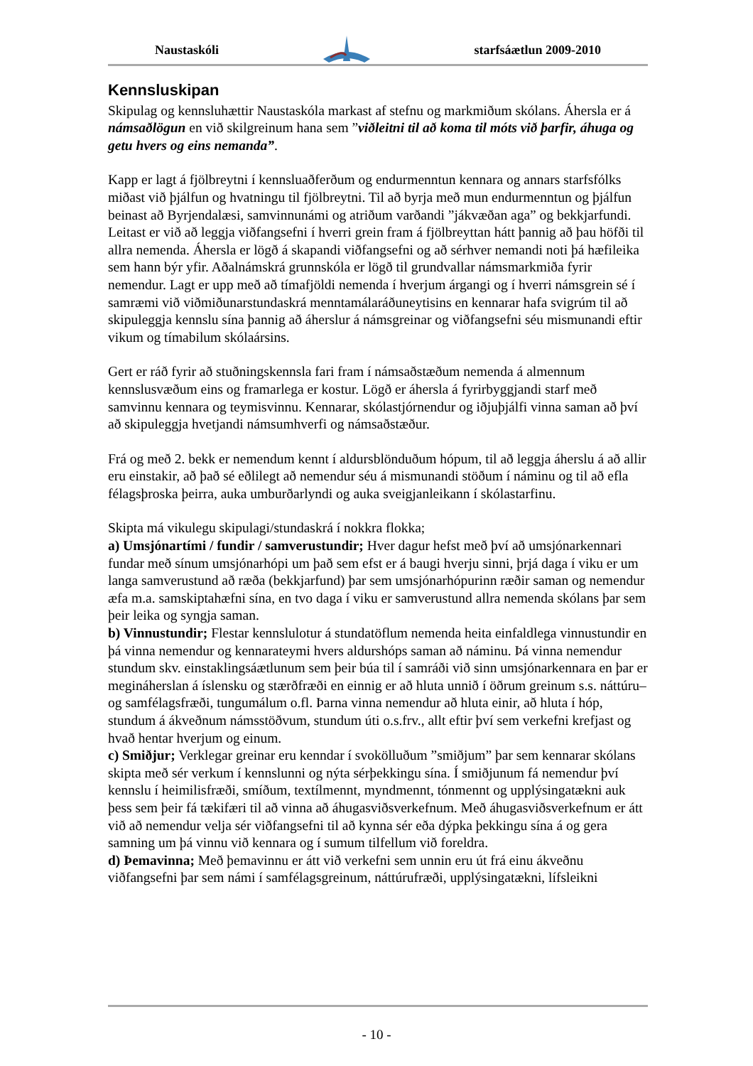Naustaskóli starfsáætlun 2009-2010
Kennsluskipan
Skipulag og kennsluhættir Naustaskóla markast af stefnu og markmiðum skólans. Áhersla er á námsaðlögun en við skilgreinum hana sem ”viðleitni til að koma til móts við þarfir, áhuga og getu hvers og eins nemanda”.
Kapp er lagt á fjölbreytni í kennsluaðferðum og endurmenntun kennara og annars starfsfólks miðast við þjálfun og hvatningu til fjölbreytni. Til að byrja með mun endurmenntun og þjálfun beinast að Byrjendalæsi, samvinnunámi og atriðum varðandi ”jákvæðan aga” og bekkjarfundi.
Leitast er við að leggja viðfangsefni í hverri grein fram á fjölbreyttan hátt þannig að þau höfði til allra nemenda. Áhersla er lögð á skapandi viðfangsefni og að sérhver nemandi noti þá hæfileika sem hann býr yfir. Aðalnámskrá grunnskóla er lögð til grundvallar námsmarkmiða fyrir nemendur. Lagt er upp með að tímafjöldi nemenda í hverjum árgangi og í hverri námsgrein sé í samræmi við viðmiðunarstundaskrá menntamálaráðuneytisins en kennarar hafa svigrúm til að skipuleggja kennslu sína þannig að áherslur á námsgreinar og viðfangsefni séu mismunandi eftir vikum og tímabilum skólaársins.
Gert er ráð fyrir að stuðningskennsla fari fram í námsaðstæðum nemenda á almennum kennslusvæðum eins og framarlega er kostur. Lögð er áhersla á fyrirbyggjandi starf með samvinnu kennara og teymisvinnu. Kennarar, skólastjórnendur og iðjuþjálfi vinna saman að því að skipuleggja hvetjandi námsumhverfi og námsaðstæður.
Frá og með 2. bekk er nemendum kennt í aldursblönduðum hópum, til að leggja áherslu á að allir eru einstakir, að það sé eðlilegt að nemendur séu á mismunandi stöðum í náminu og til að efla félagsþroska þeirra, auka umburðarlyndi og auka sveigjanleikann í skólastarfinu.
Skipta má vikulegu skipulagi/stundaskrá í nokkra flokka;
a) Umsjónartími / fundir / samverustundir; Hver dagur hefst með því að umsjónarkennari fundar með sínum umsjónarhópi um það sem efst er á baugi hverju sinni, þrjá daga í viku er um langa samverustund að ræða (bekkjarfund) þar sem umsjónarhópurinn ræðir saman og nemendur æfa m.a. samskiptahæfni sína, en tvo daga í viku er samverustund allra nemenda skólans þar sem þeir leika og syngja saman.
b) Vinnustundir; Flestar kennslulotur á stundatöflum nemenda heita einfaldlega vinnustundir en þá vinna nemendur og kennarateymi hvers aldurshóps saman að náminu. Þá vinna nemendur stundum skv. einstaklingsáætlunum sem þeir búa til í samráði við sinn umsjónarkennara en þar er megináherslan á íslensku og stærðfræði en einnig er að hluta unnið í öðrum greinum s.s. náttúru– og samfélagsfræði, tungumálum o.fl. Þarna vinna nemendur að hluta einir, að hluta í hóp, stundum á ákveðnum námsstöðvum, stundum úti o.s.frv., allt eftir því sem verkefni krefjast og hvað hentar hverjum og einum.
c) Smiðjur; Verklegar greinar eru kenndar í svokölluðum ”smiðjum” þar sem kennarar skólans skipta með sér verkum í kennslunni og nýta sérþekkingu sína. Í smiðjunum fá nemendur því kennslu í heimilisfræði, smíðum, textílmennt, myndmennt, tónmennt og upplýsingatækni auk þess sem þeir fá tækifæri til að vinna að áhugasviðsverkefnum. Með áhugasviðsverkefnum er átt við að nemendur velja sér viðfangsefni til að kynna sér eða dýpka þekkingu sína á og gera samning um þá vinnu við kennara og í sumum tilfellum við foreldra.
d) Þemavinna; Með þemavinnu er átt við verkefni sem unnin eru út frá einu ákveðnu viðfangsefni þar sem námi í samfélagsgreinum, náttúrufræði, upplýsingatækni, lífsleikni
- 10 -